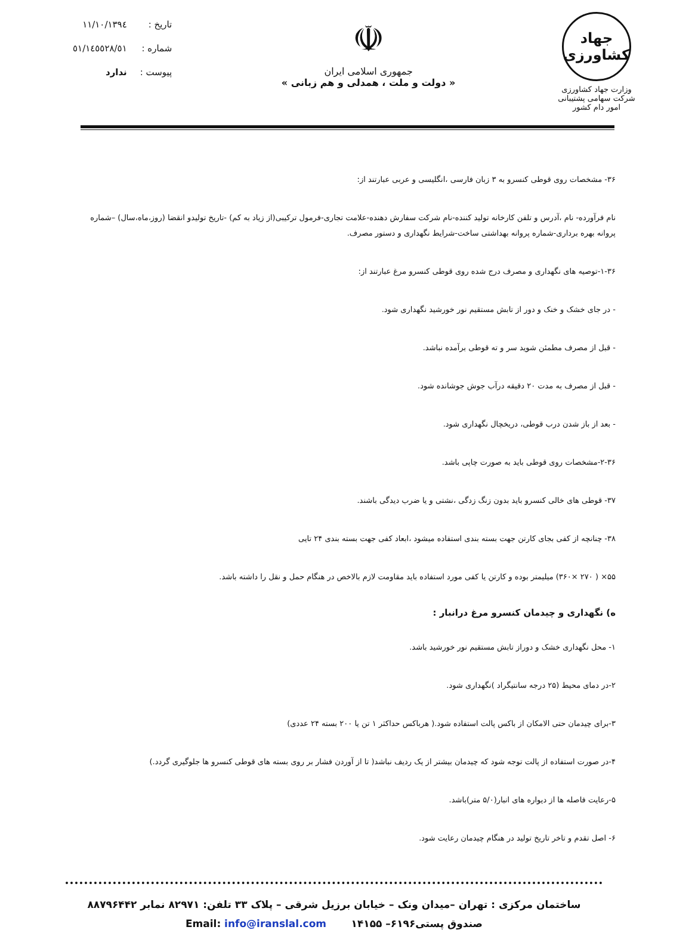جهاد کشاورزی
وزارت جهاد کشاورزی
شرکت سهامی پشتیبانی امور دام کشور
☫
جمهوری اسلامی ایران
« دولت و ملت ، همدلی و هم زبانی »
| تاریخ : | ۱۳۹٤/۱۱/۱۰ |
| شماره : | ٥۱/٥۱/۱٤٥٥۲۸ |
| پیوست : | ندارد |
۳۶- مشخصات روی قوطی کنسرو به ۳ زبان فارسی ،انگلیسی و عربی عبارتند از:
نام فرآورده- نام ،آدرس و تلفن کارخانه تولید کننده-نام شرکت سفارش دهنده-علامت تجاری-فرمول ترکیبی(از زیاد به کم) -تاریخ تولیدو انقضا (روز،ماه،سال) –شماره پروانه بهره برداری-شماره پروانه بهداشتی ساخت-شرایط نگهداری و دستور مصرف.
۱-۳۶-توصیه های نگهداری و مصرف درج شده روی قوطی کنسرو مرغ عبارتند از:
- در جای خشک و خنک و دور از تابش مستقیم نور خورشید نگهداری شود.
- قبل از مصرف مطمئن شوید سر و ته قوطی برآمده نباشد.
- قبل از مصرف به مدت ۲۰ دقیقه درآب جوش جوشانده شود.
- بعد از باز شدن درب قوطی، دریخچال نگهداری شود.
۲-۳۶-مشخصات روی قوطی باید به صورت چاپی باشد.
۳۷- قوطی های خالی کنسرو باید بدون زنگ زدگی ،نشتی و یا ضرب دیدگی باشند.
۳۸- چنانچه از کفی بجای کارتن جهت بسته بندی استفاده میشود ،ابعاد کفی جهت بسته بندی ۲۴ تایی
۵۵× ( ۲۷۰ ×۳۶۰) میلیمتر بوده و کارتن یا کفی مورد استفاده باید مقاومت لازم بالاخص در هنگام حمل و نقل را داشته باشد.
ه) نگهداری و چیدمان کنسرو مرغ درانبار :
۱- محل نگهداری خشک و دوراز تابش مستقیم نور خورشید باشد.
۲-در دمای محیط (۲۵ درجه سانتیگراد )نگهداری شود.
۳-برای چیدمان حتی الامکان از باکس پالت استفاده شود.( هرباکس حداکثر ۱ تن یا ۲۰۰ بسته ۲۴ عددی)
۴-در صورت استفاده از پالت توجه شود که چیدمان بیشتر از یک ردیف نباشد( تا از آوردن فشار بر روی بسته های قوطی کنسرو ها جلوگیری گردد.)
۵-رعایت فاصله ها از دیواره های انبار(۵/۰ متر)باشد.
۶- اصل تقدم و تاخر تاریخ تولید در هنگام چیدمان رعایت شود.
ساختمان مرکزی : تهران –میدان ونک – خیابان برزیل شرقی – پلاک ۳۳ تلفن: ۸۲۹۷۱ نمابر ۸۸۷۹۶۴۴۲
صندوق پستی۶۱۹۶– ۱۴۱۵۵ Email: info@iranslal.com